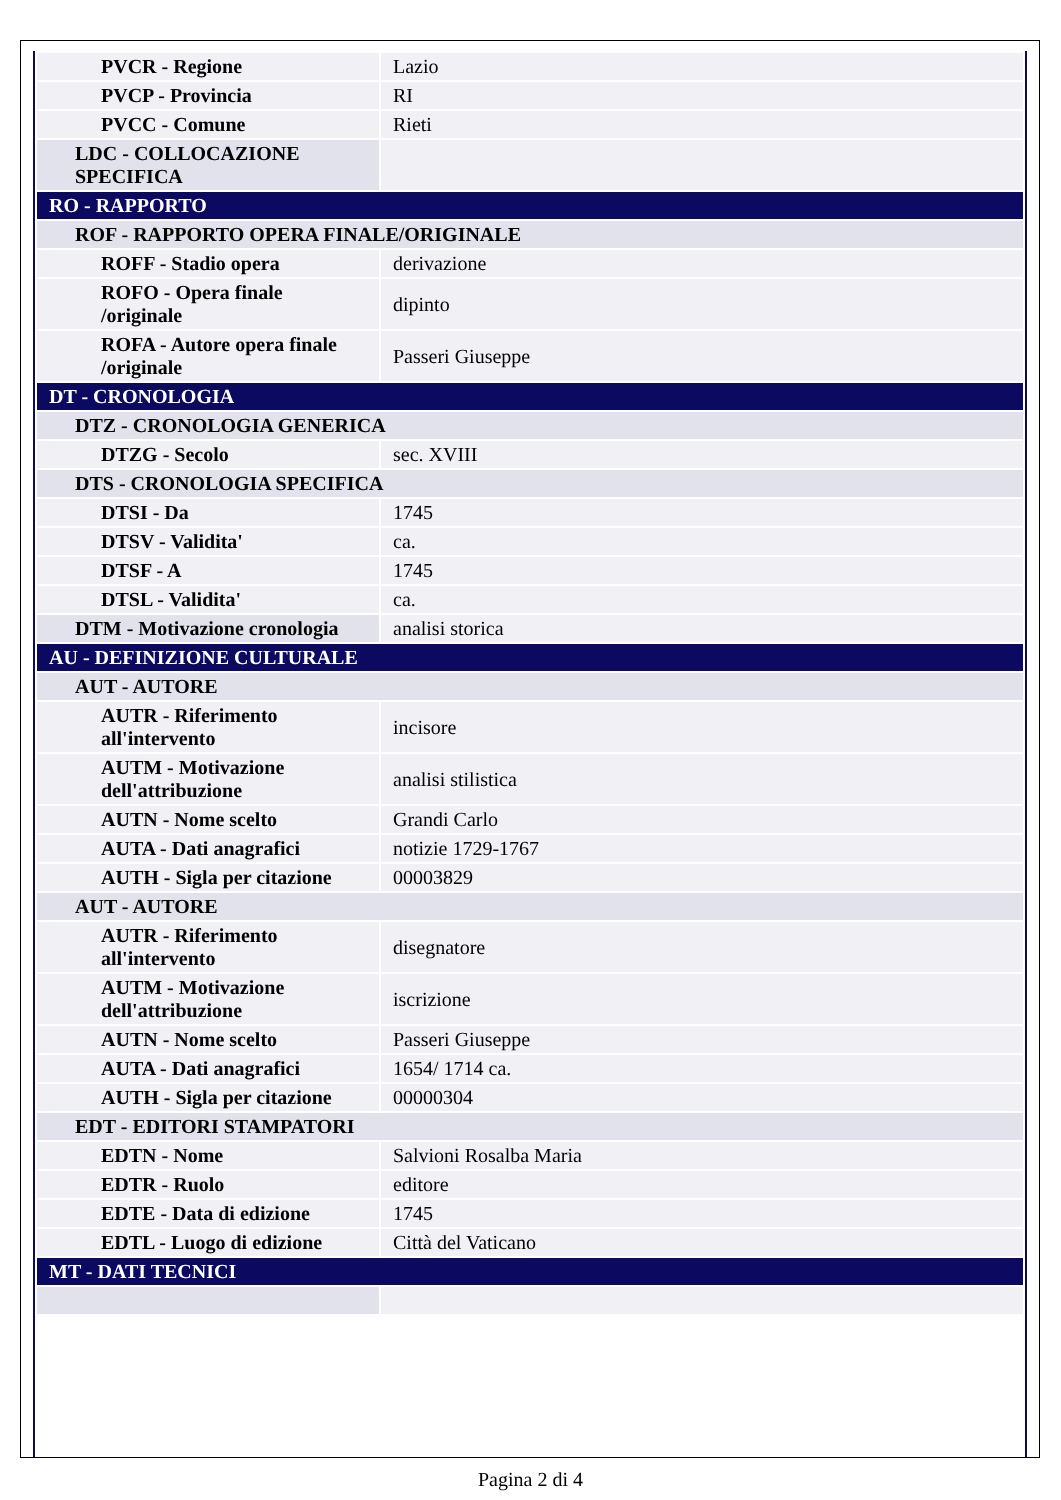| PVCR - Regione | Lazio |
| PVCP - Provincia | RI |
| PVCC - Comune | Rieti |
| LDC - COLLOCAZIONE SPECIFICA | |
| RO - RAPPORTO | |
| ROF - RAPPORTO OPERA FINALE/ORIGINALE | |
| ROFF - Stadio opera | derivazione |
| ROFO - Opera finale /originale | dipinto |
| ROFA - Autore opera finale /originale | Passeri Giuseppe |
| DT - CRONOLOGIA | |
| DTZ - CRONOLOGIA GENERICA | |
| DTZG - Secolo | sec. XVIII |
| DTS - CRONOLOGIA SPECIFICA | |
| DTSI - Da | 1745 |
| DTSV - Validita' | ca. |
| DTSF - A | 1745 |
| DTSL - Validita' | ca. |
| DTM - Motivazione cronologia | analisi storica |
| AU - DEFINIZIONE CULTURALE | |
| AUT - AUTORE | |
| AUTR - Riferimento all'intervento | incisore |
| AUTM - Motivazione dell'attribuzione | analisi stilistica |
| AUTN - Nome scelto | Grandi Carlo |
| AUTA - Dati anagrafici | notizie 1729-1767 |
| AUTH - Sigla per citazione | 00003829 |
| AUT - AUTORE | |
| AUTR - Riferimento all'intervento | disegnatore |
| AUTM - Motivazione dell'attribuzione | iscrizione |
| AUTN - Nome scelto | Passeri Giuseppe |
| AUTA - Dati anagrafici | 1654/ 1714 ca. |
| AUTH - Sigla per citazione | 00000304 |
| EDT - EDITORI STAMPATORI | |
| EDTN - Nome | Salvioni Rosalba Maria |
| EDTR - Ruolo | editore |
| EDTE - Data di edizione | 1745 |
| EDTL - Luogo di edizione | Città del Vaticano |
| MT - DATI TECNICI | |
Pagina 2 di 4